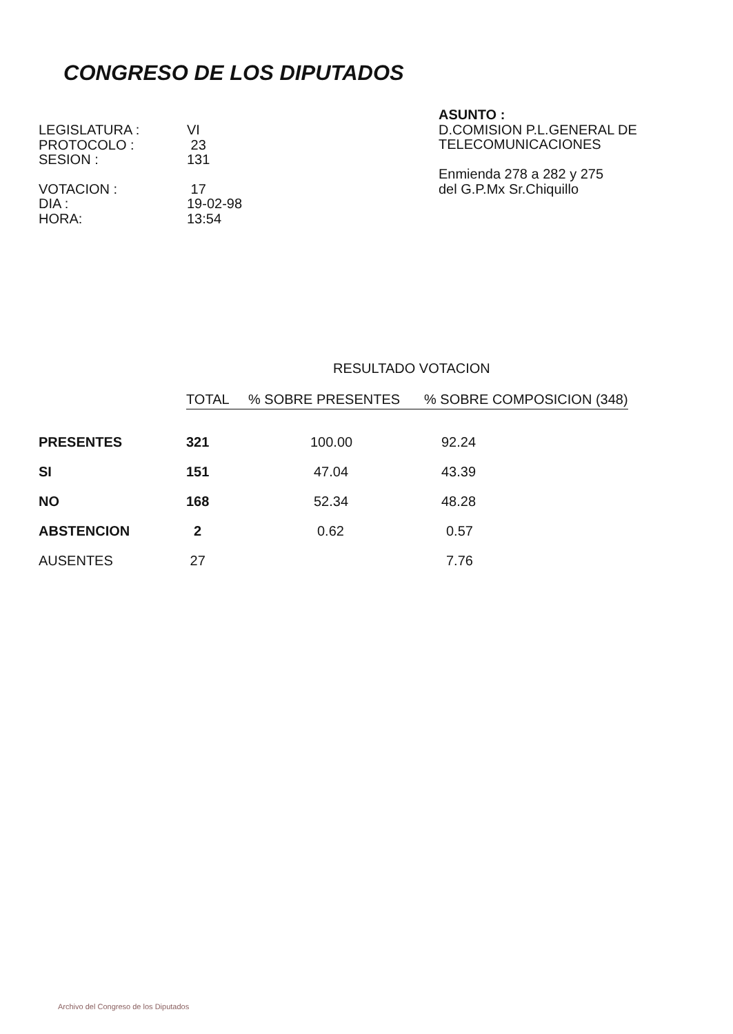CONGRESO DE LOS DIPUTADOS
| LEGISLATURA : | VI |
| PROTOCOLO : | 23 |
| SESION : | 131 |
| VOTACION : | 17 |
| DIA : | 19-02-98 |
| HORA: | 13:54 |
ASUNTO :
D.COMISION P.L.GENERAL DE
TELECOMUNICACIONES
Enmienda 278 a 282 y 275
del G.P.Mx Sr.Chiquillo
RESULTADO VOTACION
| | TOTAL | % SOBRE PRESENTES | % SOBRE COMPOSICION (348) |
| --- | --- | --- | --- |
| PRESENTES | 321 | 100.00 | 92.24 |
| SI | 151 | 47.04 | 43.39 |
| NO | 168 | 52.34 | 48.28 |
| ABSTENCION | 2 | 0.62 | 0.57 |
| AUSENTES | 27 | | 7.76 |
Archivo del Congreso de los Diputados